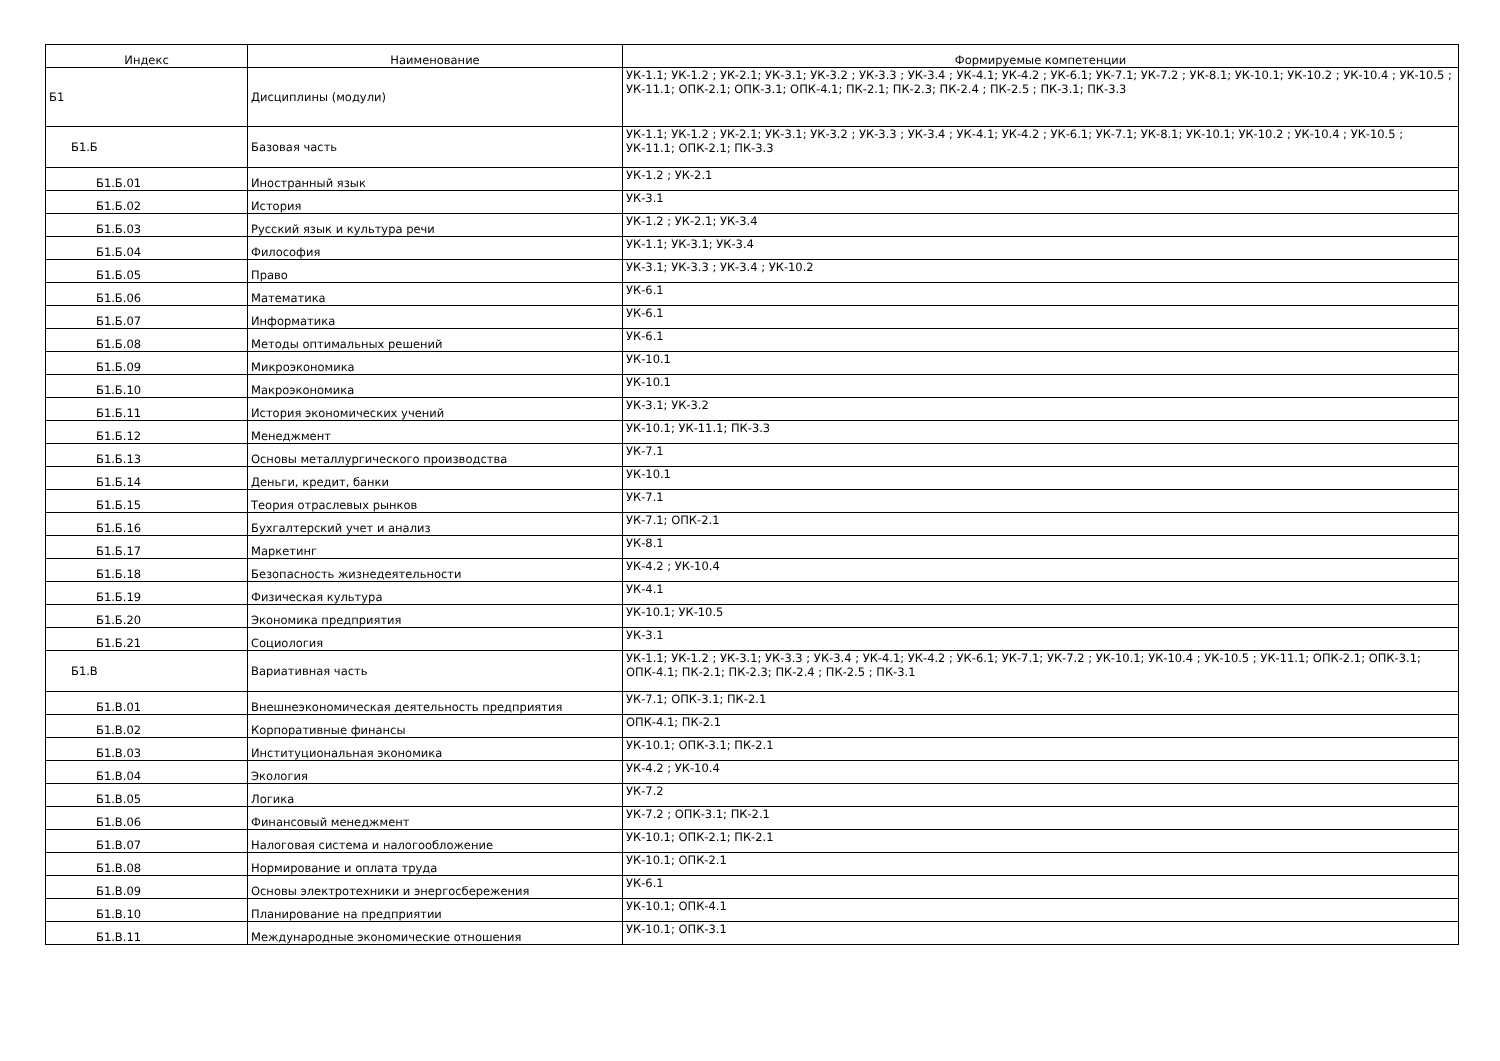| Индекс | Наименование | Формируемые компетенции |
| --- | --- | --- |
| Б1 | Дисциплины (модули) | УК-1.1; УК-1.2 ; УК-2.1; УК-3.1; УК-3.2 ; УК-3.3 ; УК-3.4 ; УК-4.1; УК-4.2 ; УК-6.1; УК-7.1; УК-7.2 ; УК-8.1; УК-10.1; УК-10.2 ; УК-10.4 ; УК-10.5 ; УК-11.1; ОПК-2.1; ОПК-3.1; ОПК-4.1; ПК-2.1; ПК-2.3; ПК-2.4 ; ПК-2.5 ; ПК-3.1; ПК-3.3 |
| Б1.Б | Базовая часть | УК-1.1; УК-1.2 ; УК-2.1; УК-3.1; УК-3.2 ; УК-3.3 ; УК-3.4 ; УК-4.1; УК-4.2 ; УК-6.1; УК-7.1; УК-8.1; УК-10.1; УК-10.2 ; УК-10.4 ; УК-10.5 ; УК-11.1; ОПК-2.1; ПК-3.3 |
| Б1.Б.01 | Иностранный язык | УК-1.2 ; УК-2.1 |
| Б1.Б.02 | История | УК-3.1 |
| Б1.Б.03 | Русский язык и культура речи | УК-1.2 ; УК-2.1; УК-3.4 |
| Б1.Б.04 | Философия | УК-1.1; УК-3.1; УК-3.4 |
| Б1.Б.05 | Право | УК-3.1; УК-3.3 ; УК-3.4 ; УК-10.2 |
| Б1.Б.06 | Математика | УК-6.1 |
| Б1.Б.07 | Информатика | УК-6.1 |
| Б1.Б.08 | Методы оптимальных решений | УК-6.1 |
| Б1.Б.09 | Микроэкономика | УК-10.1 |
| Б1.Б.10 | Макроэкономика | УК-10.1 |
| Б1.Б.11 | История экономических учений | УК-3.1; УК-3.2 |
| Б1.Б.12 | Менеджмент | УК-10.1; УК-11.1; ПК-3.3 |
| Б1.Б.13 | Основы металлургического производства | УК-7.1 |
| Б1.Б.14 | Деньги, кредит, банки | УК-10.1 |
| Б1.Б.15 | Теория отраслевых рынков | УК-7.1 |
| Б1.Б.16 | Бухгалтерский учет и анализ | УК-7.1; ОПК-2.1 |
| Б1.Б.17 | Маркетинг | УК-8.1 |
| Б1.Б.18 | Безопасность жизнедеятельности | УК-4.2 ; УК-10.4 |
| Б1.Б.19 | Физическая культура | УК-4.1 |
| Б1.Б.20 | Экономика предприятия | УК-10.1; УК-10.5 |
| Б1.Б.21 | Социология | УК-3.1 |
| Б1.В | Вариативная часть | УК-1.1; УК-1.2 ; УК-3.1; УК-3.3 ; УК-3.4 ; УК-4.1; УК-4.2 ; УК-6.1; УК-7.1; УК-7.2 ; УК-10.1; УК-10.4 ; УК-10.5 ; УК-11.1; ОПК-2.1; ОПК-3.1; ОПК-4.1; ПК-2.1; ПК-2.3; ПК-2.4 ; ПК-2.5 ; ПК-3.1 |
| Б1.В.01 | Внешнеэкономическая деятельность предприятия | УК-7.1; ОПК-3.1; ПК-2.1 |
| Б1.В.02 | Корпоративные финансы | ОПК-4.1; ПК-2.1 |
| Б1.В.03 | Институциональная экономика | УК-10.1; ОПК-3.1; ПК-2.1 |
| Б1.В.04 | Экология | УК-4.2 ; УК-10.4 |
| Б1.В.05 | Логика | УК-7.2 |
| Б1.В.06 | Финансовый менеджмент | УК-7.2 ; ОПК-3.1; ПК-2.1 |
| Б1.В.07 | Налоговая система и налогообложение | УК-10.1; ОПК-2.1; ПК-2.1 |
| Б1.В.08 | Нормирование и оплата труда | УК-10.1; ОПК-2.1 |
| Б1.В.09 | Основы электротехники и энергосбережения | УК-6.1 |
| Б1.В.10 | Планирование на предприятии | УК-10.1; ОПК-4.1 |
| Б1.В.11 | Международные экономические отношения | УК-10.1; ОПК-3.1 |